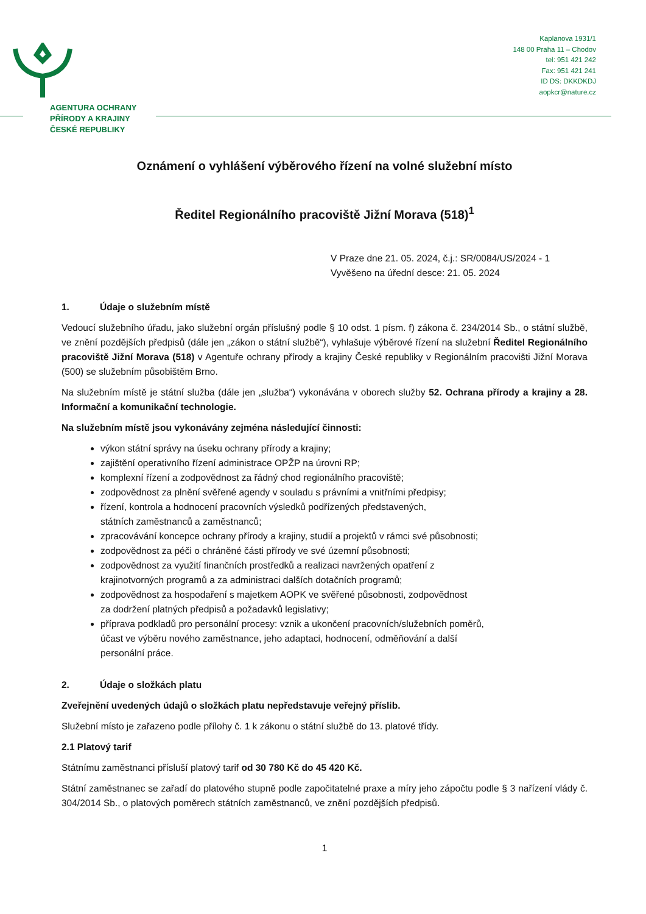AGENTURA OCHRANY
PŘÍRODY A KRAJINY
ČESKÉ REPUBLIKY
Kaplanova 1931/1
148 00 Praha 11 – Chodov
tel: 951 421 242
Fax: 951 421 241
ID DS: DKKDKDJ
aopkcr@nature.cz
Oznámení o vyhlášení výběrového řízení na volné služební místo
Ředitel Regionálního pracoviště Jižní Morava (518)<sup>1</sup>
V Praze dne 21. 05. 2024, č.j.: SR/0084/US/2024 - 1
Vyvěšeno na úřední desce: 21. 05. 2024
1. Údaje o služebním místě
Vedoucí služebního úřadu, jako služební orgán příslušný podle § 10 odst. 1 písm. f) zákona č. 234/2014 Sb., o státní službě, ve znění pozdějších předpisů (dále jen „zákon o státní službě“), vyhlašuje výběrové řízení na služební Ředitel Regionálního pracoviště Jižní Morava (518) v Agentuře ochrany přírody a krajiny České republiky v Regionálním pracovišti Jižní Morava (500) se služebním působištěm Brno.
Na služebním místě je státní služba (dále jen „služba“) vykonávána v oborech služby 52. Ochrana přírody a krajiny a 28. Informační a komunikační technologie.
Na služebním místě jsou vykonávány zejména následující činnosti:
výkon státní správy na úseku ochrany přírody a krajiny;
zajištění operativního řízení administrace OPŽP na úrovni RP;
komplexní řízení a zodpovědnost za řádný chod regionálního pracoviště;
zodpovědnost za plnění svěřené agendy v souladu s právními a vnitřními předpisy;
řízení, kontrola a hodnocení pracovních výsledků podřízených představených,
státních zaměstnanců a zaměstnanců;
zpracovávání koncepce ochrany přírody a krajiny, studií a projektů v rámci své působnosti;
zodpovědnost za péči o chráněné části přírody ve své územní působnosti;
zodpovědnost za využití finančních prostředků a realizaci navržených opatření z
krajinotvorných programů a za administraci dalších dotačních programů;
zodpovědnost za hospodaření s majetkem AOPK ve svěřené působnosti, zodpovědnost
za dodržení platných předpisů a požadavků legislativy;
příprava podkladů pro personální procesy: vznik a ukončení pracovních/služebních poměrů,
účast ve výběru nového zaměstnance, jeho adaptaci, hodnocení, odměňování a další
personální práce.
2. Údaje o složkách platu
Zveřejnění uvedených údajů o složkách platu nepředstavuje veřejný příslib.
Služební místo je zařazeno podle přílohy č. 1 k zákonu o státní službě do 13. platové třídy.
2.1 Platový tarif
Státnímu zaměstnanci přísluší platový tarif od 30 780 Kč do 45 420 Kč.
Státní zaměstnanec se zařadí do platového stupně podle započitatelné praxe a míry jeho zápočtu podle § 3 nařízení vlády č. 304/2014 Sb., o platových poměrech státních zaměstnanců, ve znění pozdějších předpisů.
1